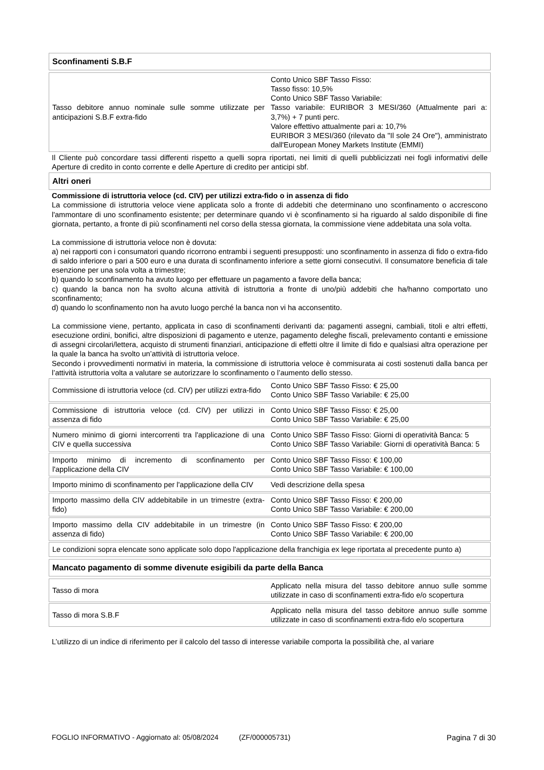Sconfinamenti S.B.F
| Tasso debitore annuo nominale sulle somme utilizzate per anticipazioni S.B.F extra-fido | Conto Unico SBF Tasso Fisso: Tasso fisso: 10,5% Conto Unico SBF Tasso Variabile: Tasso variabile: EURIBOR 3 MESI/360 (Attualmente pari a: 3,7%) + 7 punti perc. Valore effettivo attualmente pari a: 10,7% EURIBOR 3 MESI/360 (rilevato da "Il sole 24 Ore"), amministrato dall'European Money Markets Institute (EMMI) |
Il Cliente può concordare tassi differenti rispetto a quelli sopra riportati, nei limiti di quelli pubblicizzati nei fogli informativi delle Aperture di credito in conto corrente e delle Aperture di credito per anticipi sbf.
Altri oneri
Commissione di istruttoria veloce (cd. CIV) per utilizzi extra-fido o in assenza di fido
La commissione di istruttoria veloce viene applicata solo a fronte di addebiti che determinano uno sconfinamento o accrescono l'ammontare di uno sconfinamento esistente; per determinare quando vi è sconfinamento si ha riguardo al saldo disponibile di fine giornata, pertanto, a fronte di più sconfinamenti nel corso della stessa giornata, la commissione viene addebitata una sola volta.
La commissione di istruttoria veloce non è dovuta:
a) nei rapporti con i consumatori quando ricorrono entrambi i seguenti presupposti: uno sconfinamento in assenza di fido o extra-fido di saldo inferiore o pari a 500 euro e una durata di sconfinamento inferiore a sette giorni consecutivi. Il consumatore beneficia di tale esenzione per una sola volta a trimestre;
b) quando lo sconfinamento ha avuto luogo per effettuare un pagamento a favore della banca;
c) quando la banca non ha svolto alcuna attività di istruttoria a fronte di uno/più addebiti che ha/hanno comportato uno sconfinamento;
d) quando lo sconfinamento non ha avuto luogo perché la banca non vi ha acconsentito.
La commissione viene, pertanto, applicata in caso di sconfinamenti derivanti da: pagamenti assegni, cambiali, titoli e altri effetti, esecuzione ordini, bonifici, altre disposizioni di pagamento e utenze, pagamento deleghe fiscali, prelevamento contanti e emissione di assegni circolari/lettera, acquisto di strumenti finanziari, anticipazione di effetti oltre il limite di fido e qualsiasi altra operazione per la quale la banca ha svolto un’attività di istruttoria veloce.
Secondo i provvedimenti normativi in materia, la commissione di istruttoria veloce è commisurata ai costi sostenuti dalla banca per l’attività istruttoria volta a valutare se autorizzare lo sconfinamento o l’aumento dello stesso.
| Commissione di istruttoria veloce (cd. CIV) per utilizzi extra-fido | Conto Unico SBF Tasso Fisso: € 25,00 Conto Unico SBF Tasso Variabile: € 25,00 |
| Commissione di istruttoria veloce (cd. CIV) per utilizzi in assenza di fido | Conto Unico SBF Tasso Fisso: € 25,00 Conto Unico SBF Tasso Variabile: € 25,00 |
| Numero minimo di giorni intercorrenti tra l'applicazione di una CIV e quella successiva | Conto Unico SBF Tasso Fisso: Giorni di operatività Banca: 5 Conto Unico SBF Tasso Variabile: Giorni di operatività Banca: 5 |
| Importo minimo di incremento di sconfinamento per l'applicazione della CIV | Conto Unico SBF Tasso Fisso: € 100,00 Conto Unico SBF Tasso Variabile: € 100,00 |
| Importo minimo di sconfinamento per l'applicazione della CIV | Vedi descrizione della spesa |
| Importo massimo della CIV addebitabile in un trimestre (extra-fido) | Conto Unico SBF Tasso Fisso: € 200,00 Conto Unico SBF Tasso Variabile: € 200,00 |
| Importo massimo della CIV addebitabile in un trimestre (in assenza di fido) | Conto Unico SBF Tasso Fisso: € 200,00 Conto Unico SBF Tasso Variabile: € 200,00 |
| Le condizioni sopra elencate sono applicate solo dopo l'applicazione della franchigia ex lege riportata al precedente punto a) | |
Mancato pagamento di somme divenute esigibili da parte della Banca
| Tasso di mora | Applicato nella misura del tasso debitore annuo sulle somme utilizzate in caso di sconfinamenti extra-fido e/o scopertura |
| Tasso di mora S.B.F | Applicato nella misura del tasso debitore annuo sulle somme utilizzate in caso di sconfinamenti extra-fido e/o scopertura |
L’utilizzo di un indice di riferimento per il calcolo del tasso di interesse variabile comporta la possibilità che, al variare
FOGLIO INFORMATIVO - Aggiornato al: 05/08/2024 (ZF/000005731) Pagina 7 di 30